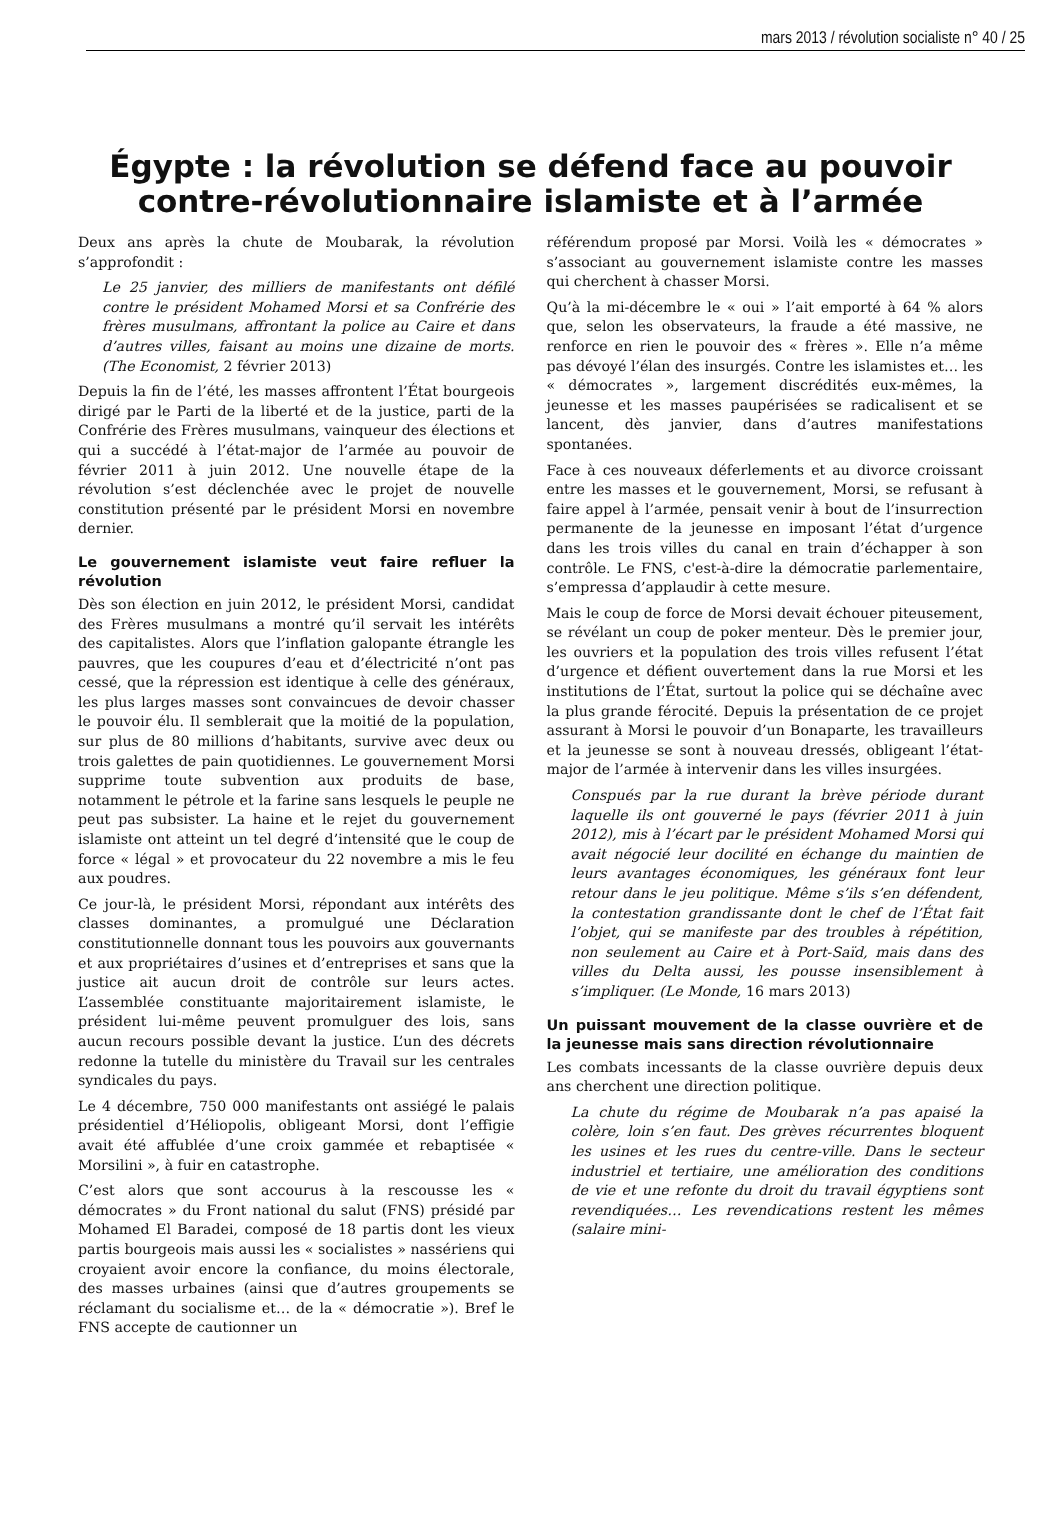mars 2013 / révolution socialiste n° 40 / 25
Égypte : la révolution se défend face au pouvoir
contre-révolutionnaire islamiste et à l’armée
Deux ans après la chute de Moubarak, la révolution s’approfondit :
Le 25 janvier, des milliers de manifestants ont défilé contre le président Mohamed Morsi et sa Confrérie des frères musulmans, affrontant la police au Caire et dans d’autres villes, faisant au moins une dizaine de morts. (The Economist, 2 février 2013)
Depuis la fin de l’été, les masses affrontent l’État bourgeois dirigé par le Parti de la liberté et de la justice, parti de la Confrérie des Frères musulmans, vainqueur des élections et qui a succédé à l’état-major de l’armée au pouvoir de février 2011 à juin 2012. Une nouvelle étape de la révolution s’est déclenchée avec le projet de nouvelle constitution présenté par le président Morsi en novembre dernier.
Le gouvernement islamiste veut faire refluer la révolution
Dès son élection en juin 2012, le président Morsi, candidat des Frères musulmans a montré qu’il servait les intérêts des capitalistes. Alors que l’inflation galopante étrangle les pauvres, que les coupures d’eau et d’électricité n’ont pas cessé, que la répression est identique à celle des généraux, les plus larges masses sont convaincues de devoir chasser le pouvoir élu. Il semblerait que la moitié de la population, sur plus de 80 millions d’habitants, survive avec deux ou trois galettes de pain quotidiennes. Le gouvernement Morsi supprime toute subvention aux produits de base, notamment le pétrole et la farine sans lesquels le peuple ne peut pas subsister. La haine et le rejet du gouvernement islamiste ont atteint un tel degré d’intensité que le coup de force « légal » et provocateur du 22 novembre a mis le feu aux poudres.
Ce jour-là, le président Morsi, répondant aux intérêts des classes dominantes, a promulgué une Déclaration constitutionnelle donnant tous les pouvoirs aux gouvernants et aux propriétaires d’usines et d’entreprises et sans que la justice ait aucun droit de contrôle sur leurs actes. L’assemblée constituante majoritairement islamiste, le président lui-même peuvent promulguer des lois, sans aucun recours possible devant la justice. L’un des décrets redonne la tutelle du ministère du Travail sur les centrales syndicales du pays.
Le 4 décembre, 750 000 manifestants ont assiégé le palais présidentiel d’Héliopolis, obligeant Morsi, dont l’effigie avait été affublée d’une croix gammée et rebaptisée « Morsilini », à fuir en catastrophe.
C’est alors que sont accourus à la rescousse les « démocrates » du Front national du salut (FNS) présidé par Mohamed El Baradei, composé de 18 partis dont les vieux partis bourgeois mais aussi les « socialistes » nassériens qui croyaient avoir encore la confiance, du moins électorale, des masses urbaines (ainsi que d’autres groupements se réclamant du socialisme et… de la « démocratie »). Bref le FNS accepte de cautionner un
référendum proposé par Morsi. Voilà les « démocrates » s’associant au gouvernement islamiste contre les masses qui cherchent à chasser Morsi.
Qu’à la mi-décembre le « oui » l’ait emporté à 64 % alors que, selon les observateurs, la fraude a été massive, ne renforce en rien le pouvoir des « frères ». Elle n’a même pas dévoyé l’élan des insurgés. Contre les islamistes et… les « démocrates », largement discrédités eux-mêmes, la jeunesse et les masses paupérisées se radicalisent et se lancent, dès janvier, dans d’autres manifestations spontanées.
Face à ces nouveaux déferlements et au divorce croissant entre les masses et le gouvernement, Morsi, se refusant à faire appel à l’armée, pensait venir à bout de l’insurrection permanente de la jeunesse en imposant l’état d’urgence dans les trois villes du canal en train d’échapper à son contrôle. Le FNS, c'est-à-dire la démocratie parlementaire, s’empressa d’applaudir à cette mesure.
Mais le coup de force de Morsi devait échouer piteusement, se révélant un coup de poker menteur. Dès le premier jour, les ouvriers et la population des trois villes refusent l’état d’urgence et défient ouvertement dans la rue Morsi et les institutions de l’État, surtout la police qui se déchaîne avec la plus grande férocité. Depuis la présentation de ce projet assurant à Morsi le pouvoir d’un Bonaparte, les travailleurs et la jeunesse se sont à nouveau dressés, obligeant l’état-major de l’armée à intervenir dans les villes insurgées.
Conspués par la rue durant la brève période durant laquelle ils ont gouverné le pays (février 2011 à juin 2012), mis à l’écart par le président Mohamed Morsi qui avait négocié leur docilité en échange du maintien de leurs avantages économiques, les généraux font leur retour dans le jeu politique. Même s’ils s’en défendent, la contestation grandissante dont le chef de l’État fait l’objet, qui se manifeste par des troubles à répétition, non seulement au Caire et à Port-Saïd, mais dans des villes du Delta aussi, les pousse insensiblement à s’impliquer. (Le Monde, 16 mars 2013)
Un puissant mouvement de la classe ouvrière et de la jeunesse mais sans direction révolutionnaire
Les combats incessants de la classe ouvrière depuis deux ans cherchent une direction politique.
La chute du régime de Moubarak n’a pas apaisé la colère, loin s’en faut. Des grèves récurrentes bloquent les usines et les rues du centre-ville. Dans le secteur industriel et tertiaire, une amélioration des conditions de vie et une refonte du droit du travail égyptiens sont revendiquées… Les revendications restent les mêmes (salaire mini-